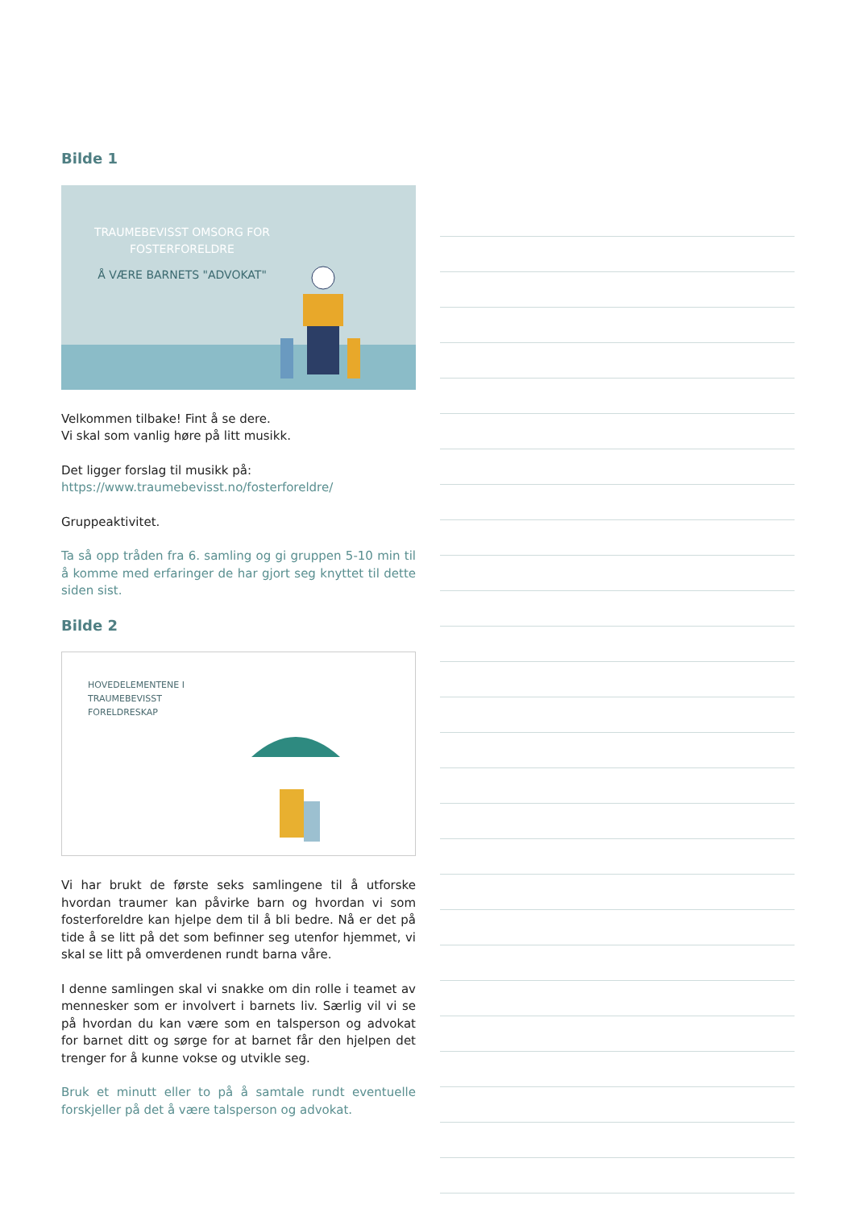Bilde 1
TRAUMEBEVISST OMSORG FOR FOSTERFORELDRE
Å VÆRE BARNETS "ADVOKAT"
Velkommen tilbake! Fint å se dere.
Vi skal som vanlig høre på litt musikk.
Det ligger forslag til musikk på:
https://www.traumebevisst.no/fosterforeldre/
Gruppeaktivitet.
Ta så opp tråden fra 6. samling og gi gruppen 5-10 min til å komme med erfaringer de har gjort seg knyttet til dette siden sist.
Bilde 2
HOVEDELEMENTENE I
TRAUMEBEVISST
FORELDRESKAP
Vi har brukt de første seks samlingene til å utforske hvordan traumer kan påvirke barn og hvordan vi som fosterforeldre kan hjelpe dem til å bli bedre. Nå er det på tide å se litt på det som befinner seg utenfor hjemmet, vi skal se litt på omverdenen rundt barna våre.
I denne samlingen skal vi snakke om din rolle i teamet av mennesker som er involvert i barnets liv. Særlig vil vi se på hvordan du kan være som en talsperson og advokat for barnet ditt og sørge for at barnet får den hjelpen det trenger for å kunne vokse og utvikle seg.
Bruk et minutt eller to på å samtale rundt eventuelle forskjeller på det å være talsperson og advokat.